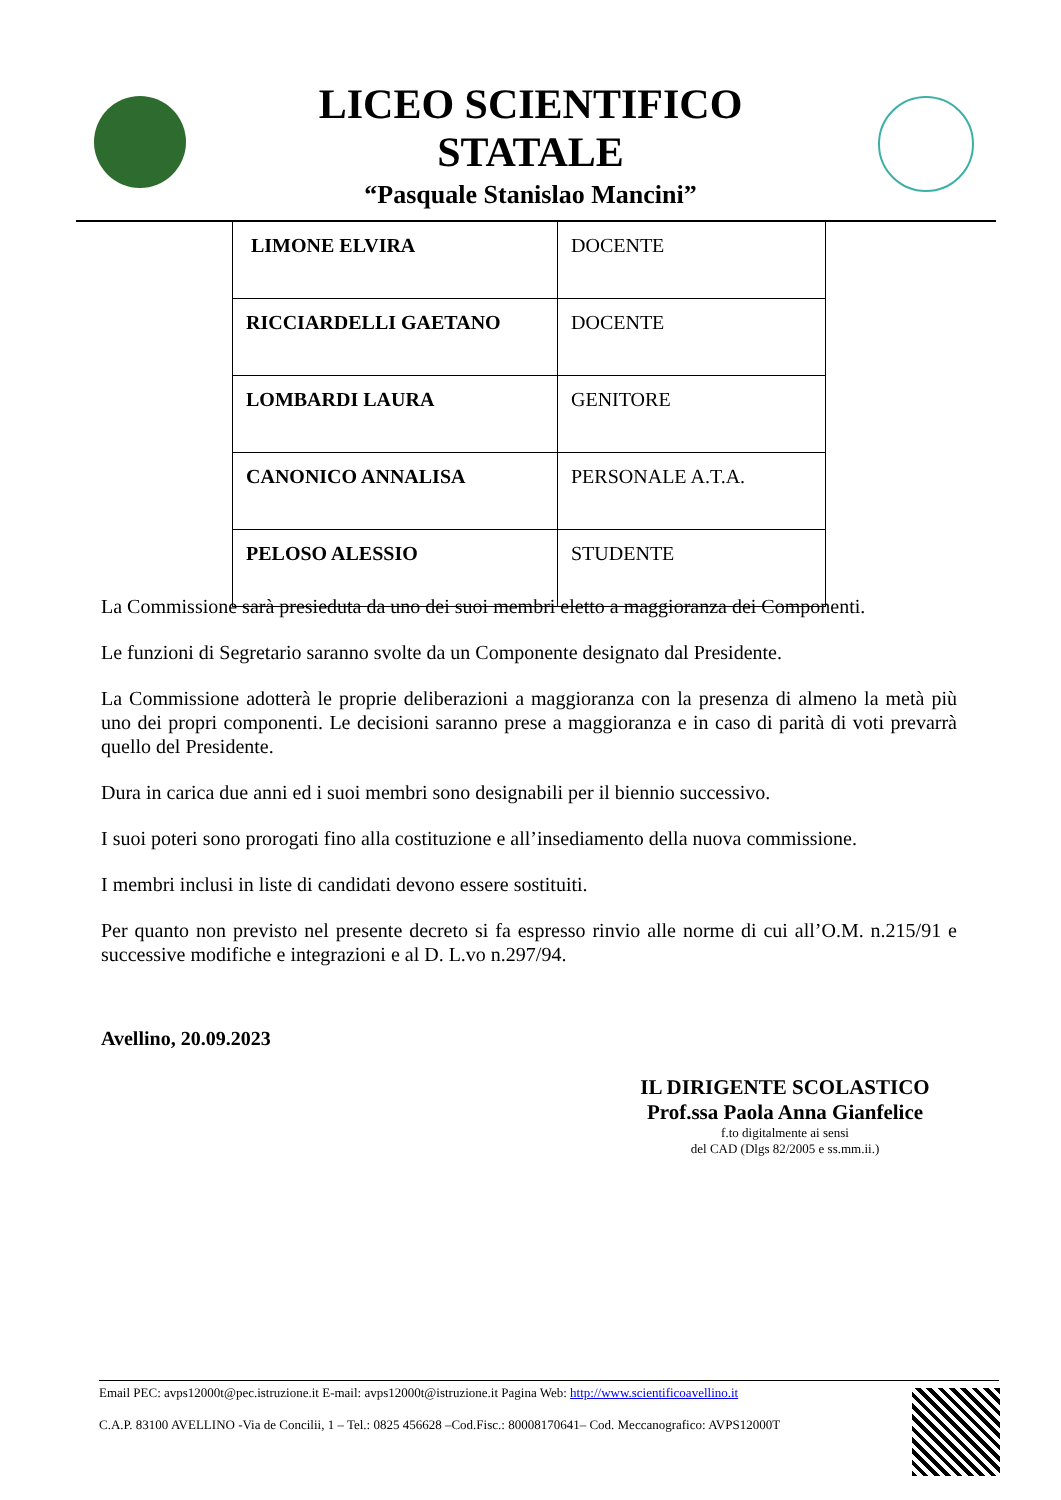LICEO SCIENTIFICO
STATALE
“Pasquale Stanislao Mancini”
| LIMONE ELVIRA | DOCENTE |
| RICCIARDELLI GAETANO | DOCENTE |
| LOMBARDI LAURA | GENITORE |
| CANONICO ANNALISA | PERSONALE A.T.A. |
| PELOSO ALESSIO | STUDENTE |
La Commissione sarà presieduta da uno dei suoi membri eletto a maggioranza dei Componenti.
Le funzioni di Segretario saranno svolte da un Componente designato dal Presidente.
La Commissione adotterà le proprie deliberazioni a maggioranza con la presenza di almeno la metà più uno dei propri componenti. Le decisioni saranno prese a maggioranza e in caso di parità di voti prevarrà quello del Presidente.
Dura in carica due anni ed i suoi membri sono designabili per il biennio successivo.
I suoi poteri sono prorogati fino alla costituzione e all’insediamento della nuova commissione.
I membri inclusi in liste di candidati devono essere sostituiti.
Per quanto non previsto nel presente decreto si fa espresso rinvio alle norme di cui all’O.M. n.215/91 e successive modifiche e integrazioni e al D. L.vo n.297/94.
Avellino, 20.09.2023
IL DIRIGENTE SCOLASTICO
Prof.ssa Paola Anna Gianfelice
f.to digitalmente ai sensi
del CAD (Dlgs 82/2005 e ss.mm.ii.)
Email PEC: avps12000t@pec.istruzione.it E-mail: avps12000t@istruzione.it Pagina Web: http://www.scientificoavellino.it
C.A.P. 83100 AVELLINO -Via de Concilii, 1 – Tel.: 0825 456628 –Cod.Fisc.: 80008170641– Cod. Meccanografico: AVPS12000T